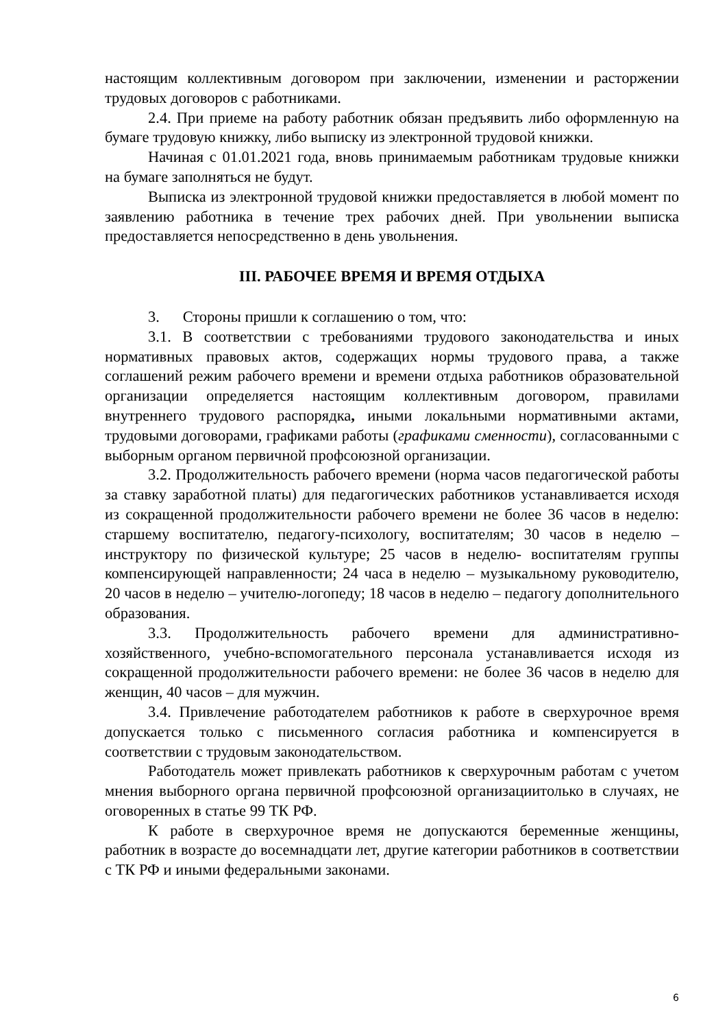настоящим коллективным договором при заключении, изменении и расторжении трудовых договоров с работниками.
2.4. При приеме на работу работник обязан предъявить либо оформленную на бумаге трудовую книжку, либо выписку из электронной трудовой книжки.
Начиная с 01.01.2021 года, вновь принимаемым работникам трудовые книжки на бумаге заполняться не будут.
Выписка из электронной трудовой книжки предоставляется в любой момент по заявлению работника в течение трех рабочих дней. При увольнении выписка предоставляется непосредственно в день увольнения.
III. РАБОЧЕЕ ВРЕМЯ И ВРЕМЯ ОТДЫХА
3. Стороны пришли к соглашению о том, что:
3.1. В соответствии с требованиями трудового законодательства и иных нормативных правовых актов, содержащих нормы трудового права, а также соглашений режим рабочего времени и времени отдыха работников образовательной организации определяется настоящим коллективным договором, правилами внутреннего трудового распорядка, иными локальными нормативными актами, трудовыми договорами, графиками работы (графиками сменности), согласованными с выборным органом первичной профсоюзной организации.
3.2. Продолжительность рабочего времени (норма часов педагогической работы за ставку заработной платы) для педагогических работников устанавливается исходя из сокращенной продолжительности рабочего времени не более 36 часов в неделю: старшему воспитателю, педагогу-психологу, воспитателям; 30 часов в неделю – инструктору по физической культуре; 25 часов в неделю- воспитателям группы компенсирующей направленности; 24 часа в неделю – музыкальному руководителю, 20 часов в неделю – учителю-логопеду; 18 часов в неделю – педагогу дополнительного образования.
3.3. Продолжительность рабочего времени для административно-хозяйственного, учебно-вспомогательного персонала устанавливается исходя из сокращенной продолжительности рабочего времени: не более 36 часов в неделю для женщин, 40 часов – для мужчин.
3.4. Привлечение работодателем работников к работе в сверхурочное время допускается только с письменного согласия работника и компенсируется в соответствии с трудовым законодательством.
Работодатель может привлекать работников к сверхурочным работам с учетом мнения выборного органа первичной профсоюзной организациитолько в случаях, не оговоренных в статье 99 ТК РФ.
К работе в сверхурочное время не допускаются беременные женщины, работник в возрасте до восемнадцати лет, другие категории работников в соответствии с ТК РФ и иными федеральными законами.
6